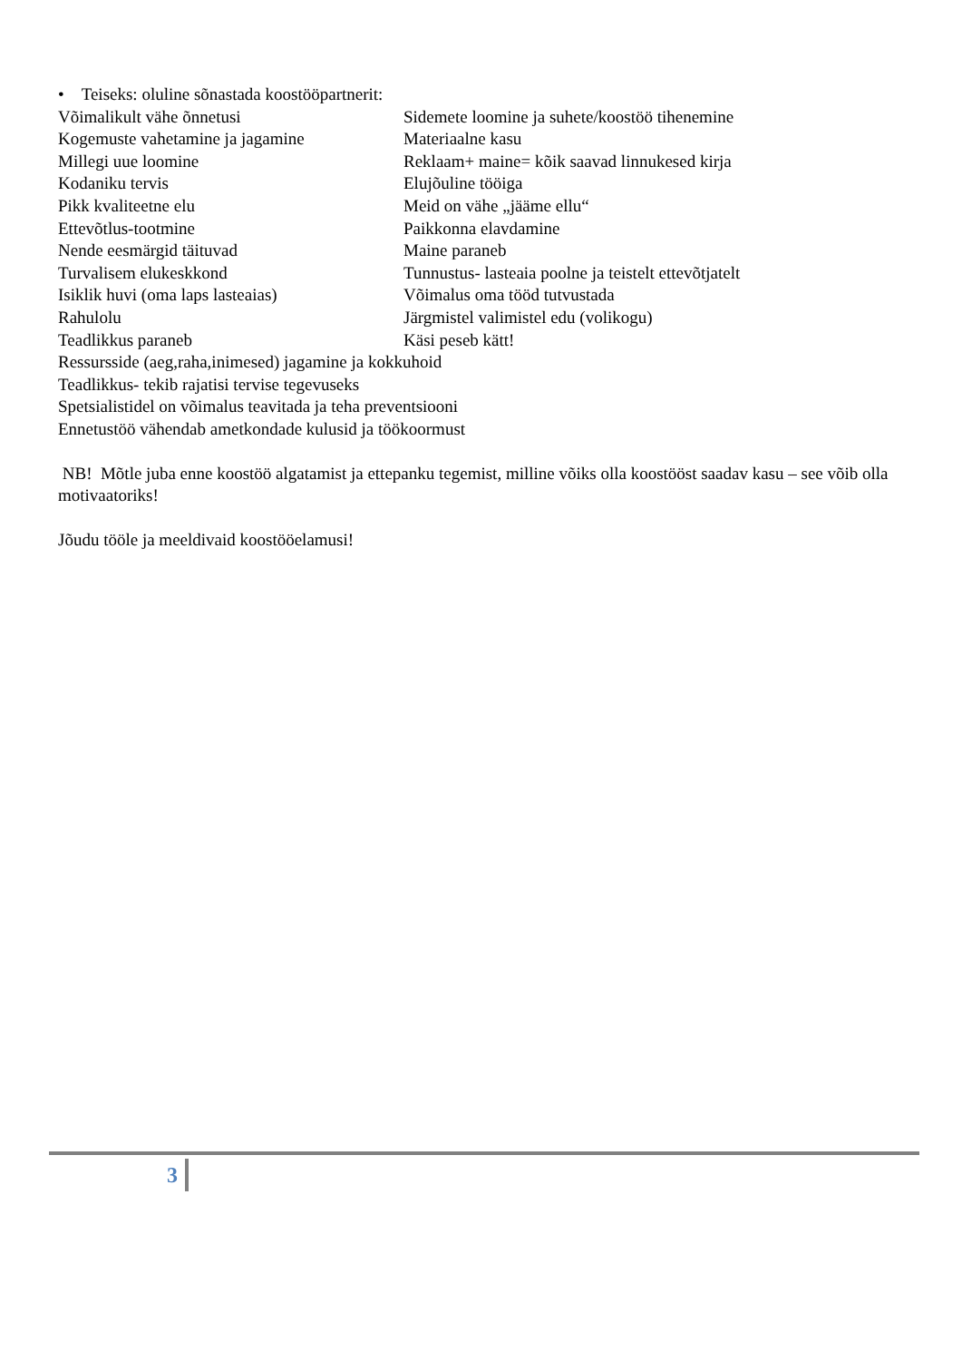• Teiseks: oluline sõnastada koostööpartnerit:
Võimalikult vähe õnnetusi Sidemete loomine ja suhete/koostöö tihenemine
Kogemuste vahetamine ja jagamine Materiaalne kasu
Millegi uue loomine Reklaam+ maine= kõik saavad linnukesed kirja
Kodaniku tervis Elujõuline tööiga
Pikk kvaliteetne elu Meid on vähe „jääme ellu“
Ettevõtlus-tootmine Paikkonna elavdamine
Nende eesmärgid täituvad Maine paraneb
Turvalisem elukeskkond Tunnustus- lasteaia poolne ja teistelt ettevõtjatelt
Isiklik huvi (oma laps lasteaias) Võimalus oma tööd tutvustada
Rahulolu Järgmistel valimistel edu (volikogu)
Teadlikkus paraneb Käsi peseb kätt!
Ressursside (aeg,raha,inimesed) jagamine ja kokkuhoid
Teadlikkus- tekib rajatisi tervise tegevuseks
Spetsialistidel on võimalus teavitada ja teha preventsiooni
Ennetustöö vähendab ametkondade kulusid ja töökoormust
NB! Mõtle juba enne koostöö algatamist ja ettepanku tegemist, milline võiks olla koostööst saadav kasu – see võib olla motivaatoriks!
Jõudu tööle ja meeldivaid koostööelamusi!
3